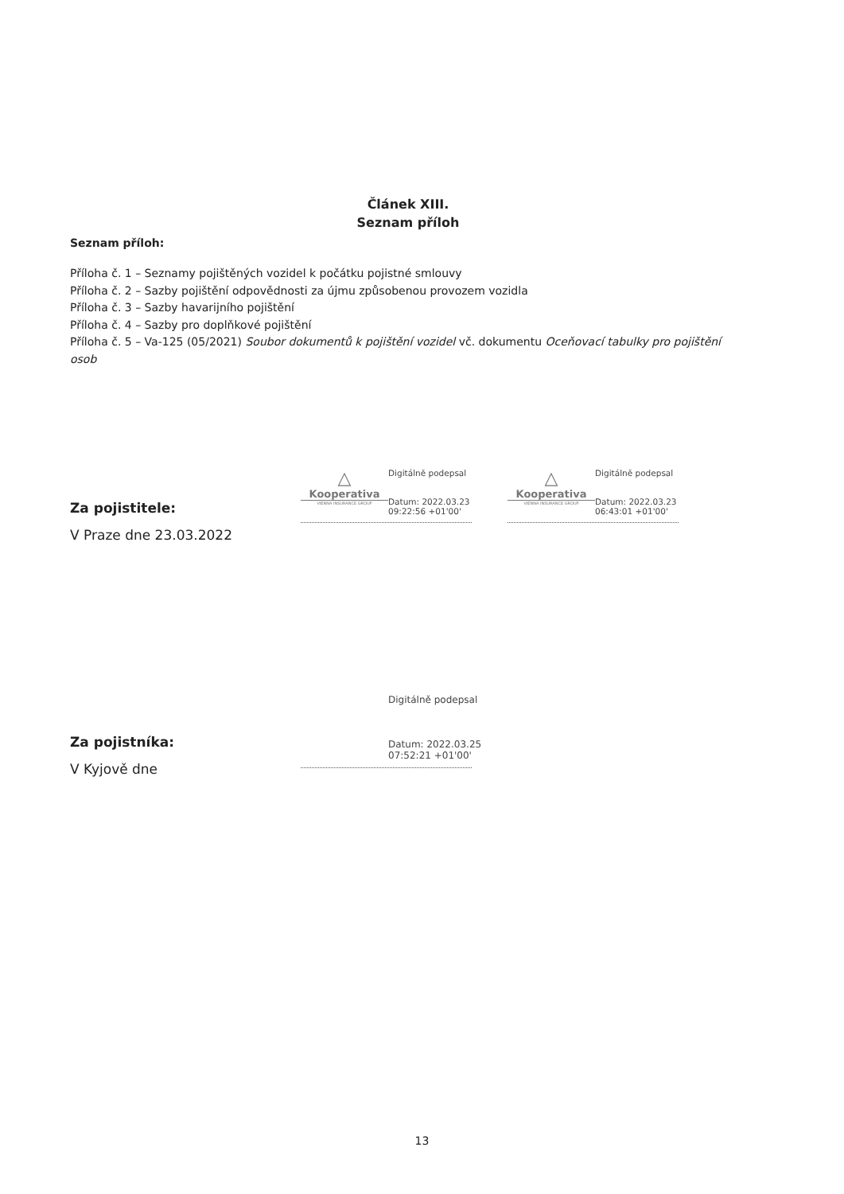Článek XIII.
Seznam příloh
Seznam příloh:
Příloha č. 1 – Seznamy pojištěných vozidel k počátku pojistné smlouvy
Příloha č. 2 – Sazby pojištění odpovědnosti za újmu způsobenou provozem vozidla
Příloha č. 3 – Sazby havarijního pojištění
Příloha č. 4 – Sazby pro doplňkové pojištění
Příloha č. 5 – Va-125 (05/2021) Soubor dokumentů k pojištění vozidel vč. dokumentu Oceňovací tabulky pro pojištění osob
Za pojistitele:
V Praze dne 23.03.2022
△
Kooperativa
VIENNA INSURANCE GROUP
Digitálně podepsal
Datum: 2022.03.23
09:22:56 +01'00'
△
Kooperativa
VIENNA INSURANCE GROUP
Digitálně podepsal
Datum: 2022.03.23
06:43:01 +01'00'
Za pojistníka:
V Kyjově dne
Digitálně podepsal
Datum: 2022.03.25
07:52:21 +01'00'
13